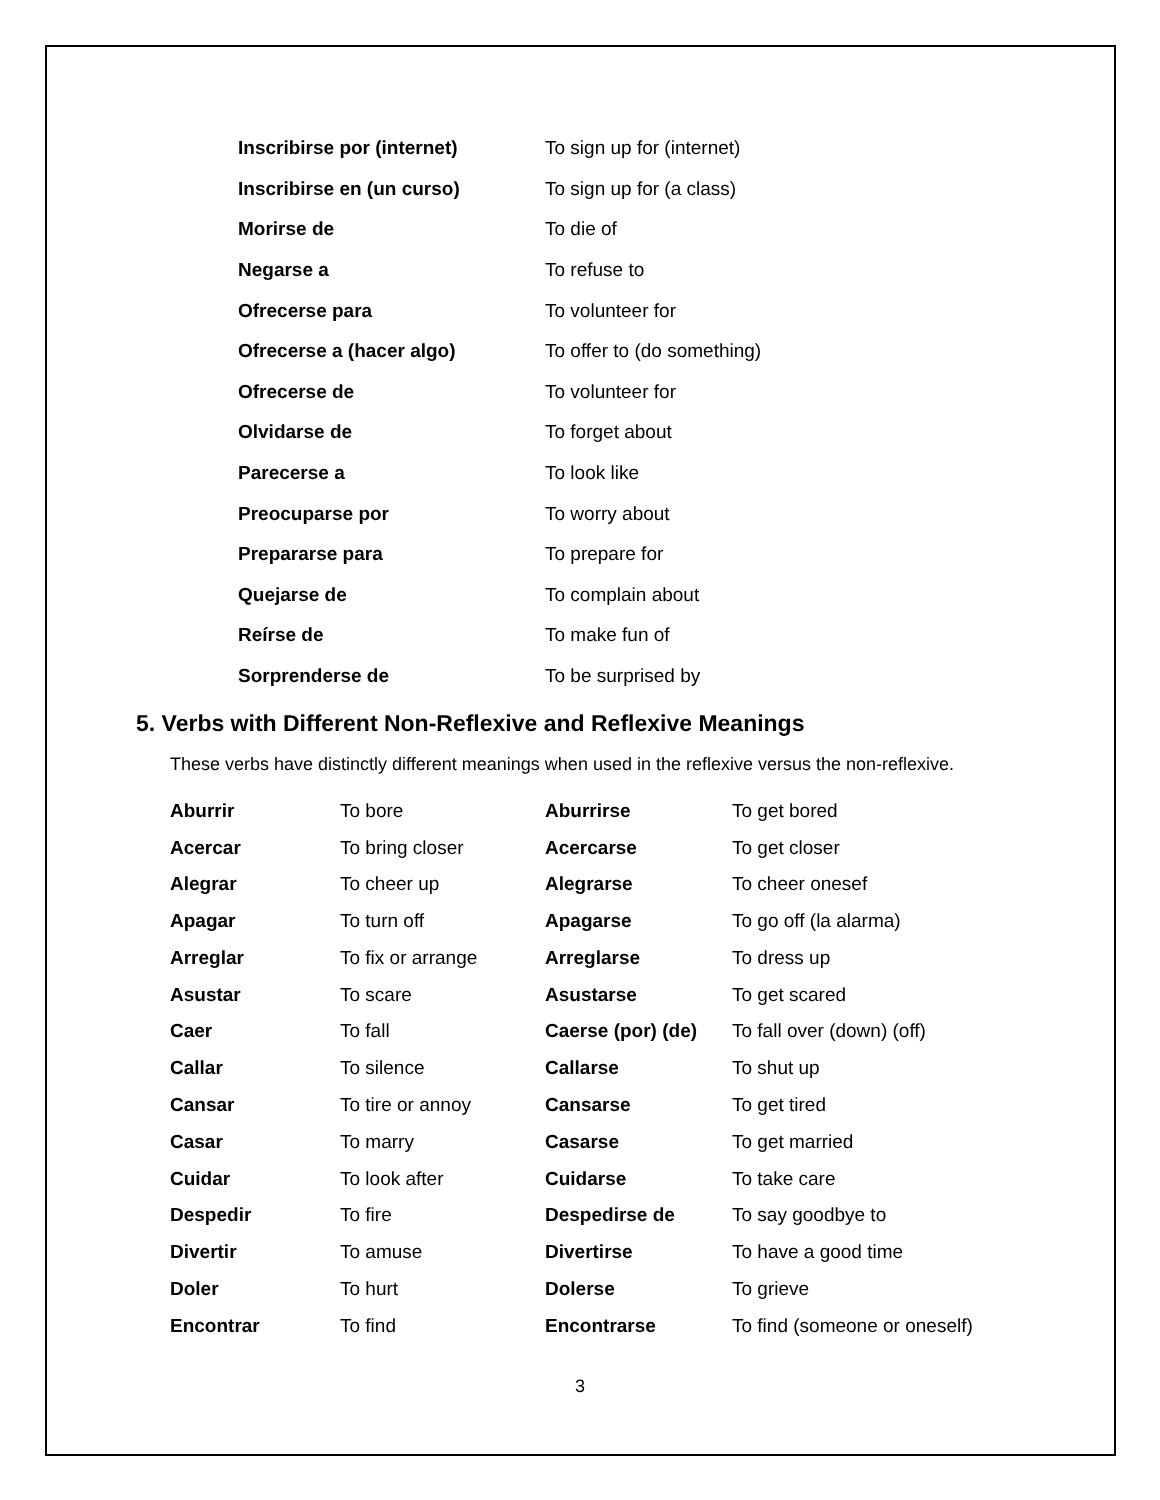| Inscribirse por (internet) | To sign up for (internet) |
| Inscribirse en (un curso) | To sign up for (a class) |
| Morirse de | To die of |
| Negarse a | To refuse to |
| Ofrecerse para | To volunteer for |
| Ofrecerse a (hacer algo) | To offer to (do something) |
| Ofrecerse de | To volunteer for |
| Olvidarse de | To forget about |
| Parecerse a | To look like |
| Preocuparse por | To worry about |
| Prepararse para | To prepare for |
| Quejarse de | To complain about |
| Reírse de | To make fun of |
| Sorprenderse de | To be surprised by |
5. Verbs with Different Non-Reflexive and Reflexive Meanings
These verbs have distinctly different meanings when used in the reflexive versus the non-reflexive.
| Aburrir | To bore | Aburrirse | To get bored |
| Acercar | To bring closer | Acercarse | To get closer |
| Alegrar | To cheer up | Alegrarse | To cheer onesef |
| Apagar | To turn off | Apagarse | To go off (la alarma) |
| Arreglar | To fix or arrange | Arreglarse | To dress up |
| Asustar | To scare | Asustarse | To get scared |
| Caer | To fall | Caerse (por) (de) | To fall over (down) (off) |
| Callar | To silence | Callarse | To shut up |
| Cansar | To tire or annoy | Cansarse | To get tired |
| Casar | To marry | Casarse | To get married |
| Cuidar | To look after | Cuidarse | To take care |
| Despedir | To fire | Despedirse de | To say goodbye to |
| Divertir | To amuse | Divertirse | To have a good time |
| Doler | To hurt | Dolerse | To grieve |
| Encontrar | To find | Encontrarse | To find (someone or oneself) |
3